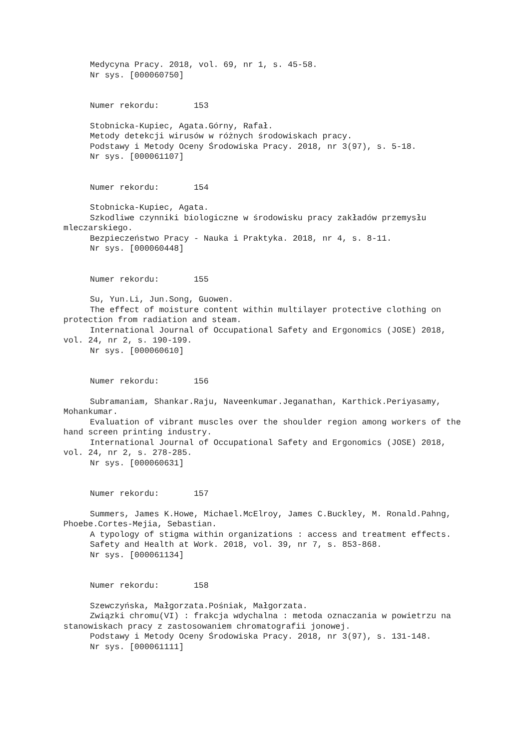Medycyna Pracy. 2018, vol. 69, nr 1, s. 45-58.
Nr sys. [000060750]
Numer rekordu: 153
Stobnicka-Kupiec, Agata.Górny, Rafał.
Metody detekcji wirusów w różnych środowiskach pracy.
Podstawy i Metody Oceny Środowiska Pracy. 2018, nr 3(97), s. 5-18.
Nr sys. [000061107]
Numer rekordu: 154
Stobnicka-Kupiec, Agata.
Szkodliwe czynniki biologiczne w środowisku pracy zakładów przemysłu mleczarskiego.
Bezpieczeństwo Pracy - Nauka i Praktyka. 2018, nr 4, s. 8-11.
Nr sys. [000060448]
Numer rekordu: 155
Su, Yun.Li, Jun.Song, Guowen.
The effect of moisture content within multilayer protective clothing on protection from radiation and steam.
International Journal of Occupational Safety and Ergonomics (JOSE) 2018, vol. 24, nr 2, s. 190-199.
Nr sys. [000060610]
Numer rekordu: 156
Subramaniam, Shankar.Raju, Naveenkumar.Jeganathan, Karthick.Periyasamy, Mohankumar.
Evaluation of vibrant muscles over the shoulder region among workers of the hand screen printing industry.
International Journal of Occupational Safety and Ergonomics (JOSE) 2018, vol. 24, nr 2, s. 278-285.
Nr sys. [000060631]
Numer rekordu: 157
Summers, James K.Howe, Michael.McElroy, James C.Buckley, M. Ronald.Pahng, Phoebe.Cortes-Mejia, Sebastian.
A typology of stigma within organizations : access and treatment effects.
Safety and Health at Work. 2018, vol. 39, nr 7, s. 853-868.
Nr sys. [000061134]
Numer rekordu: 158
Szewczyńska, Małgorzata.Pośniak, Małgorzata.
Związki chromu(VI) : frakcja wdychalna : metoda oznaczania w powietrzu na stanowiskach pracy z zastosowaniem chromatografii jonowej.
Podstawy i Metody Oceny Środowiska Pracy. 2018, nr 3(97), s. 131-148.
Nr sys. [000061111]